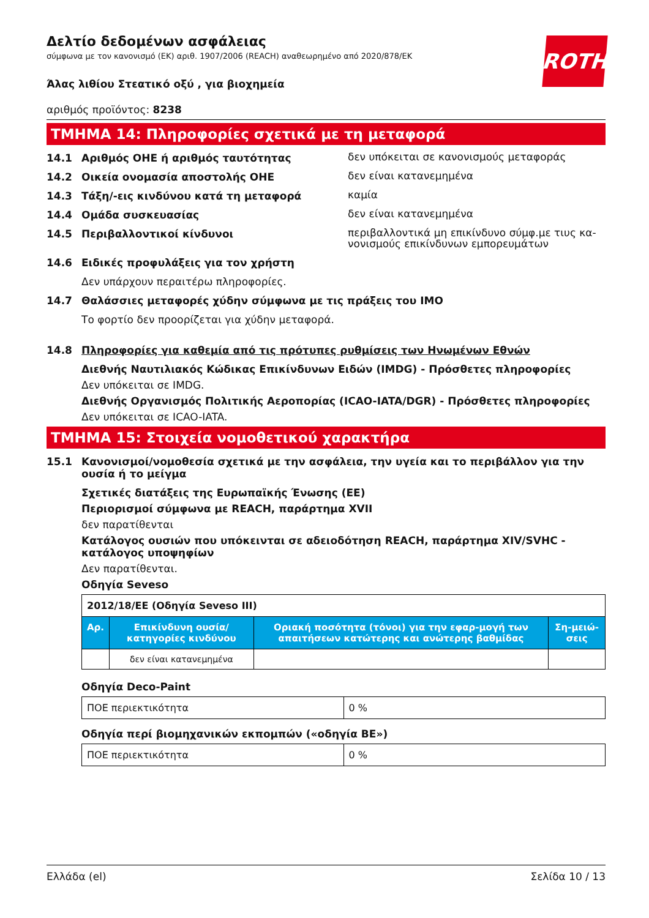ROTH
Δελτίο δεδομένων ασφάλειας
σύμφωνα με τον κανονισμό (ΕΚ) αριθ. 1907/2006 (REACH) αναθεωρημένο από 2020/878/ΕΚ
Άλας λιθίου Στεατικό οξύ , για βιοχημεία
αριθμός προϊόντος: 8238
ΤΜΗΜΑ 14: Πληροφορίες σχετικά με τη μεταφορά
14.1 Αριθμός ΟΗΕ ή αριθμός ταυτότητας δεν υπόκειται σε κανονισμούς μεταφοράς
14.2 Οικεία ονομασία αποστολής ΟΗΕ δεν είναι κατανεμημένα
14.3 Τάξη/-εις κινδύνου κατά τη μεταφορά καμία
14.4 Ομάδα συσκευασίας δεν είναι κατανεμημένα
14.5 Περιβαλλοντικοί κίνδυνοι περιβαλλοντικά μη επικίνδυνο σύμφ.με τιυς κα-νονισμούς επικίνδυνων εμπορευμάτων
14.6 Ειδικές προφυλάξεις για τον χρήστη
Δεν υπάρχουν περαιτέρω πληροφορίες.
14.7 Θαλάσσιες μεταφορές χύδην σύμφωνα με τις πράξεις του ΙΜΟ
Το φορτίο δεν προορίζεται για χύδην μεταφορά.
14.8 Πληροφορίες για καθεμία από τις πρότυπες ρυθμίσεις των Ηνωμένων Εθνών
Διεθνής Ναυτιλιακός Κώδικας Επικίνδυνων Ειδών (IMDG) - Πρόσθετες πληροφορίες
Δεν υπόκειται σε IMDG.
Διεθνής Οργανισμός Πολιτικής Αεροπορίας (ICAO-IATA/DGR) - Πρόσθετες πληροφορίες
Δεν υπόκειται σε ICAO-IATA.
ΤΜΗΜΑ 15: Στοιχεία νομοθετικού χαρακτήρα
15.1 Κανονισμοί/νομοθεσία σχετικά με την ασφάλεια, την υγεία και το περιβάλλον για την ουσία ή το μείγμα
Σχετικές διατάξεις της Ευρωπαϊκής Ένωσης (ΕΕ)
Περιορισμοί σύμφωνα με REACH, παράρτημα XVII
δεν παρατίθενται
Κατάλογος ουσιών που υπόκεινται σε αδειοδότηση REACH, παράρτημα XIV/SVHC - κατάλογος υποψηφίων
Δεν παρατίθενται.
Οδηγία Seveso
| 2012/18/ΕΕ (Οδηγία Seveso III) | | | |
| Αρ. | Επικίνδυνη ουσία/κατηγορίες κινδύνου | Οριακή ποσότητα (τόνοι) για την εφαρ-μογή των απαιτήσεων κατώτερης και ανώτερης βαθμίδας | Ση-μειώ-σεις |
| | δεν είναι κατανεμημένα | | |
Οδηγία Deco-Paint
| ΠΟΕ περιεκτικότητα | 0 % |
Οδηγία περί βιομηχανικών εκπομπών («οδηγία ΒΕ»)
| ΠΟΕ περιεκτικότητα | 0 % |
Ελλάδα (el) Σελίδα 10 / 13